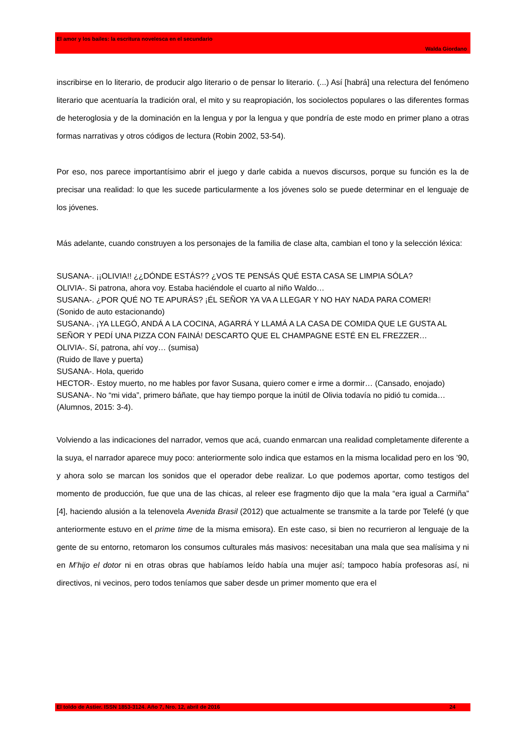El amor y los bailes: la escritura novelesca en el secundario
Walda Giordano
inscribirse en lo literario, de producir algo literario o de pensar lo literario. (...) Así [habrá] una relectura del fenómeno literario que acentuaría la tradición oral, el mito y su reapropiación, los sociolectos populares o las diferentes formas de heteroglosia y de la dominación en la lengua y por la lengua y que pondría de este modo en primer plano a otras formas narrativas y otros códigos de lectura (Robin 2002, 53-54).
Por eso, nos parece importantísimo abrir el juego y darle cabida a nuevos discursos, porque su función es la de precisar una realidad: lo que les sucede particularmente a los jóvenes solo se puede determinar en el lenguaje de los jóvenes.
Más adelante, cuando construyen a los personajes de la familia de clase alta, cambian el tono y la selección léxica:
SUSANA-. ¡¡OLIVIA!! ¿¿DÓNDE ESTÁS?? ¿VOS TE PENSÁS QUÉ ESTA CASA SE LIMPIA SÓLA?
OLIVIA-. Si patrona, ahora voy. Estaba haciéndole el cuarto al niño Waldo…
SUSANA-. ¿POR QUÉ NO TE APURÁS? ¡ÉL SEÑOR YA VA A LLEGAR Y NO HAY NADA PARA COMER!
(Sonido de auto estacionando)
SUSANA-. ¡YA LLEGÓ, ANDÁ A LA COCINA, AGARRÁ Y LLAMÁ A LA CASA DE COMIDA QUE LE GUSTA AL SEÑOR Y PEDÍ UNA PIZZA CON FAINÁ! DESCARTO QUE EL CHAMPAGNE ESTÉ EN EL FREZZER…
OLIVIA-. Sí, patrona, ahí voy… (sumisa)
(Ruido de llave y puerta)
SUSANA-. Hola, querido
HECTOR-. Estoy muerto, no me hables por favor Susana, quiero comer e irme a dormir… (Cansado, enojado)
SUSANA-. No “mi vida”, primero báñate, que hay tiempo porque la inútil de Olivia todavía no pidió tu comida… (Alumnos, 2015: 3-4).
Volviendo a las indicaciones del narrador, vemos que acá, cuando enmarcan una realidad completamente diferente a la suya, el narrador aparece muy poco: anteriormente solo indica que estamos en la misma localidad pero en los ’90, y ahora solo se marcan los sonidos que el operador debe realizar. Lo que podemos aportar, como testigos del momento de producción, fue que una de las chicas, al releer ese fragmento dijo que la mala “era igual a Carmiña” [4], haciendo alusión a la telenovela Avenida Brasil (2012) que actualmente se transmite a la tarde por Telefé (y que anteriormente estuvo en el prime time de la misma emisora). En este caso, si bien no recurrieron al lenguaje de la gente de su entorno, retomaron los consumos culturales más masivos: necesitaban una mala que sea malísima y ni en M’hijo el dotor ni en otras obras que habíamos leído había una mujer así; tampoco había profesoras así, ni directivos, ni vecinos, pero todos teníamos que saber desde un primer momento que era el
El toldo de Astier. ISSN 1853-3124. Año 7, Nro. 12, abril de 2016 24